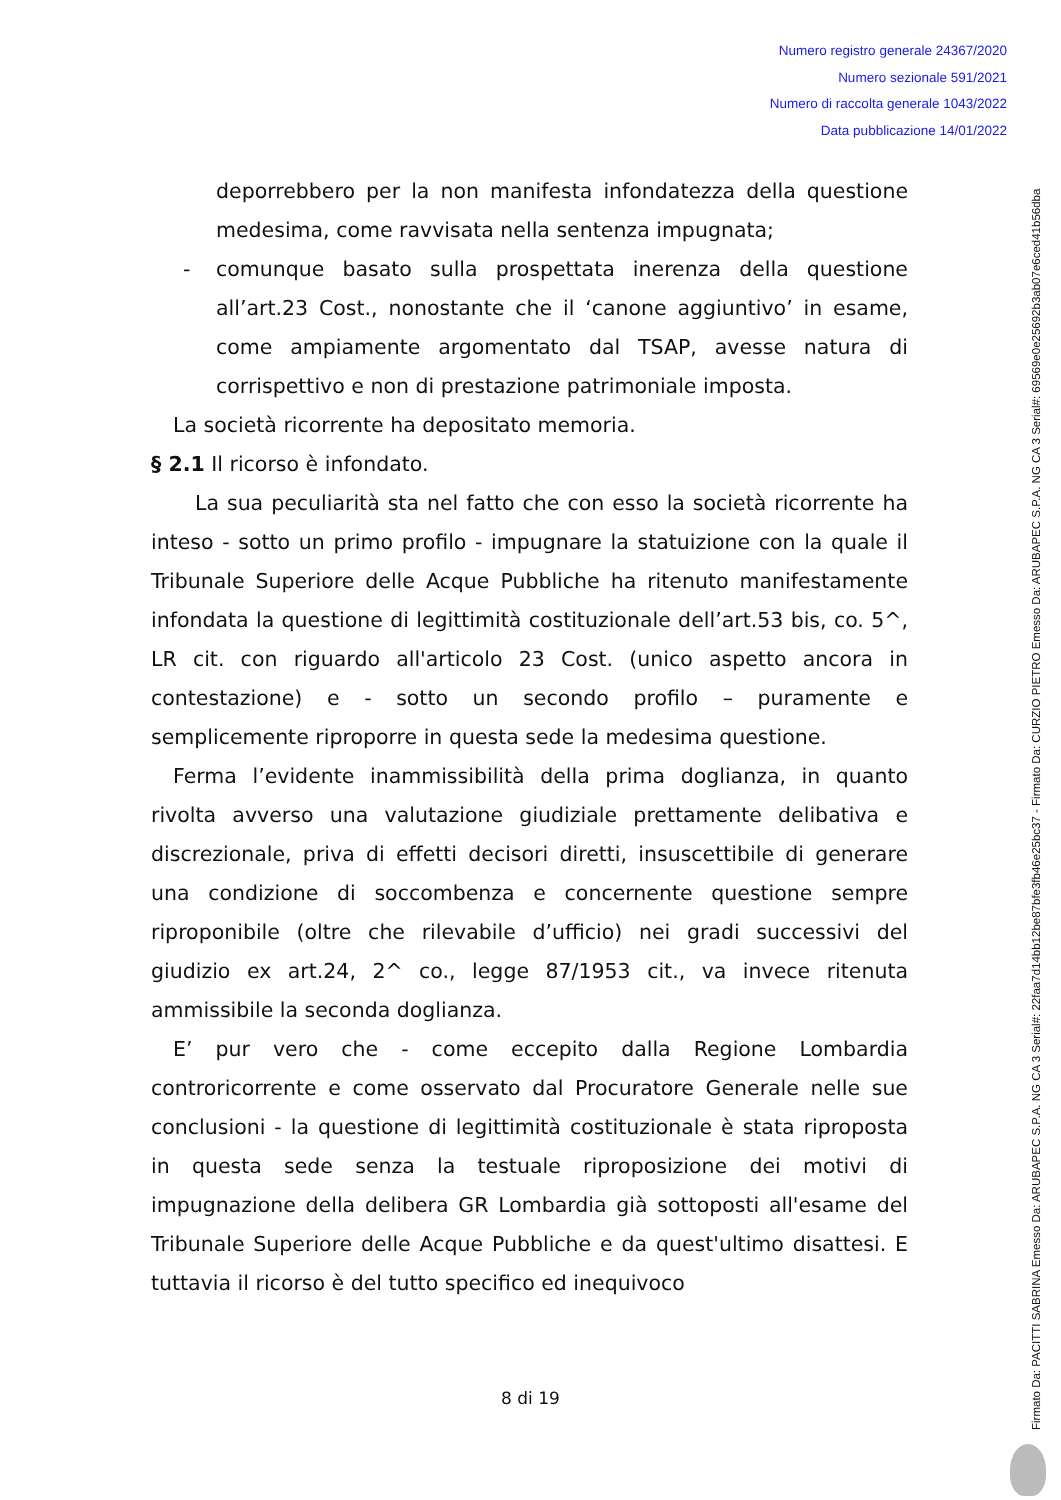Numero registro generale 24367/2020
Numero sezionale 591/2021
Numero di raccolta generale 1043/2022
Data pubblicazione 14/01/2022
deporrebbero per la non manifesta infondatezza della questione medesima, come ravvisata nella sentenza impugnata;
- comunque basato sulla prospettata inerenza della questione all’art.23 Cost., nonostante che il ‘canone aggiuntivo’ in esame, come ampiamente argomentato dal TSAP, avesse natura di corrispettivo e non di prestazione patrimoniale imposta.
La società ricorrente ha depositato memoria.
§ 2.1 Il ricorso è infondato.
La sua peculiarità sta nel fatto che con esso la società ricorrente ha inteso - sotto un primo profilo - impugnare la statuizione con la quale il Tribunale Superiore delle Acque Pubbliche ha ritenuto manifestamente infondata la questione di legittimità costituzionale dell’art.53 bis, co. 5^, LR cit. con riguardo all'articolo 23 Cost. (unico aspetto ancora in contestazione) e - sotto un secondo profilo – puramente e semplicemente riproporre in questa sede la medesima questione.
Ferma l’evidente inammissibilità della prima doglianza, in quanto rivolta avverso una valutazione giudiziale prettamente delibativa e discrezionale, priva di effetti decisori diretti, insuscettibile di generare una condizione di soccombenza e concernente questione sempre riproponibile (oltre che rilevabile d’ufficio) nei gradi successivi del giudizio ex art.24, 2^ co., legge 87/1953 cit., va invece ritenuta ammissibile la seconda doglianza.
E’ pur vero che - come eccepito dalla Regione Lombardia controricorrente e come osservato dal Procuratore Generale nelle sue conclusioni - la questione di legittimità costituzionale è stata riproposta in questa sede senza la testuale riproposizione dei motivi di impugnazione della delibera GR Lombardia già sottoposti all'esame del Tribunale Superiore delle Acque Pubbliche e da quest'ultimo disattesi. E tuttavia il ricorso è del tutto specifico ed inequivoco
8 di 19
Firmato Da: PACITTI SABRINA Emesso Da: ARUBAPEC S.P.A. NG CA 3 Serial#: 22faa7d14bb12be87bfe3fb46e25bc37 - Firmato Da: CURZIO PIETRO Emesso Da: ARUBAPEC S.P.A. NG CA 3 Serial#: 69569e0e25692b3ab07e6ced41b56dba